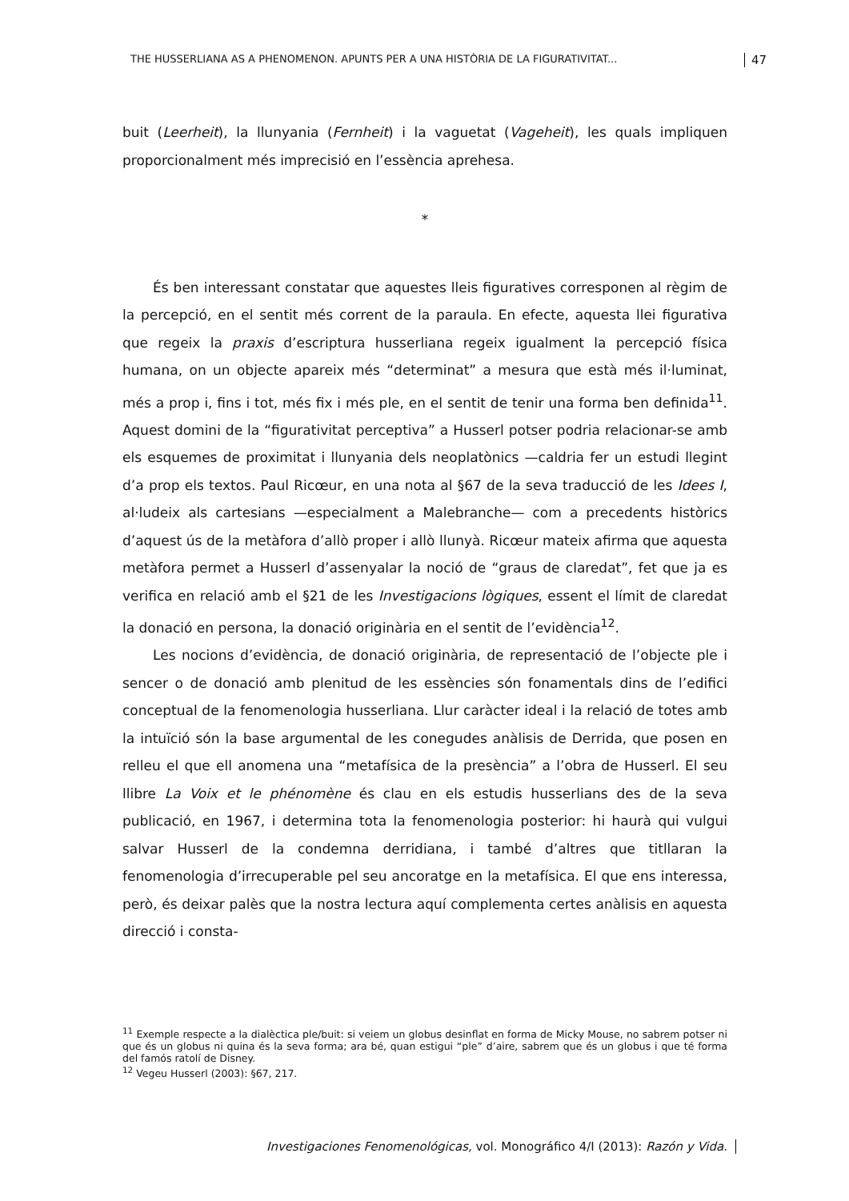THE HUSSERLIANA AS A PHENOMENON. APUNTS PER A UNA HISTÒRIA DE LA FIGURATIVITAT... 47
buit (Leerheit), la llunyania (Fernheit) i la vaguetat (Vageheit), les quals impliquen proporcionalment més imprecisió en l’essència aprehesa.
*
És ben interessant constatar que aquestes lleis figuratives corresponen al règim de la percepció, en el sentit més corrent de la paraula. En efecte, aquesta llei figurativa que regeix la praxis d’escriptura husserliana regeix igualment la percepció física humana, on un objecte apareix més “determinat” a mesura que està més il·luminat, més a prop i, fins i tot, més fix i més ple, en el sentit de tenir una forma ben definida<sup>11</sup>. Aquest domini de la “figurativitat perceptiva” a Husserl potser podria relacionar-se amb els esquemes de proximitat i llunyania dels neoplatònics —caldria fer un estudi llegint d’a prop els textos. Paul Ricœur, en una nota al §67 de la seva traducció de les Idees I, al·ludeix als cartesians —especialment a Malebranche— com a precedents històrics d’aquest ús de la metàfora d’allò proper i allò llunyà. Ricœur mateix afirma que aquesta metàfora permet a Husserl d’assenyalar la noció de “graus de claredat”, fet que ja es verifica en relació amb el §21 de les Investigacions lògiques, essent el límit de claredat la donació en persona, la donació originària en el sentit de l’evidència<sup>12</sup>.
Les nocions d’evidència, de donació originària, de representació de l’objecte ple i sencer o de donació amb plenitud de les essències són fonamentals dins de l’edifici conceptual de la fenomenologia husserliana. Llur caràcter ideal i la relació de totes amb la intuïció són la base argumental de les conegudes anàlisis de Derrida, que posen en relleu el que ell anomena una “metafísica de la presència” a l’obra de Husserl. El seu llibre La Voix et le phénomène és clau en els estudis husserlians des de la seva publicació, en 1967, i determina tota la fenomenologia posterior: hi haurà qui vulgui salvar Husserl de la condemna derridiana, i també d’altres que titllaran la fenomenologia d’irrecuperable pel seu ancoratge en la metafísica. El que ens interessa, però, és deixar palès que la nostra lectura aquí complementa certes anàlisis en aquesta direcció i consta-
<sup>11</sup> Exemple respecte a la dialèctica ple/buit: si veiem un globus desinflat en forma de Micky Mouse, no sabrem potser ni que és un globus ni quina és la seva forma; ara bé, quan estigui “ple” d’aire, sabrem que és un globus i que té forma del famós ratolí de Disney.
<sup>12</sup> Vegeu Husserl (2003): §67, 217.
Investigaciones Fenomenológicas, vol. Monográfico 4/I (2013): Razón y Vida.